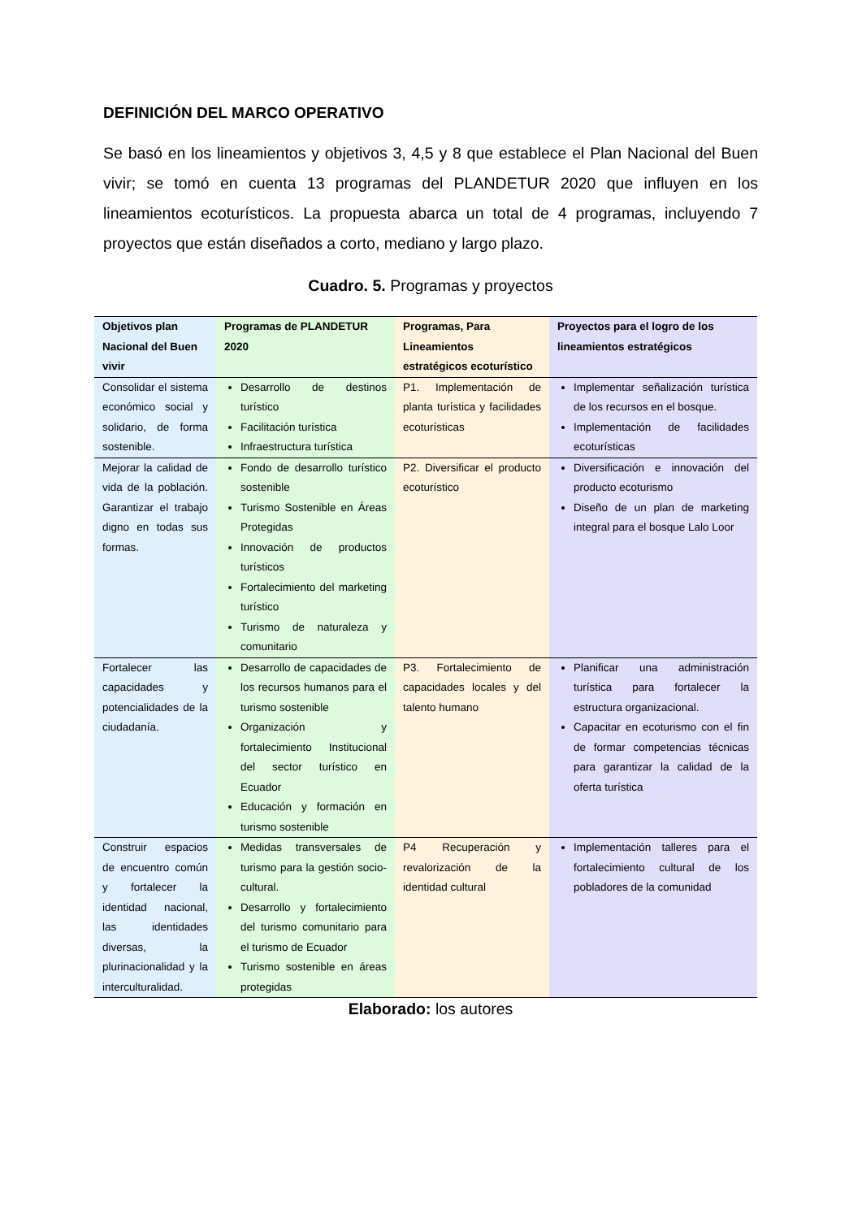DEFINICIÓN DEL MARCO OPERATIVO
Se basó en los lineamientos y objetivos 3, 4,5 y 8 que establece el Plan Nacional del Buen vivir; se tomó en cuenta 13 programas del PLANDETUR 2020 que influyen en los lineamientos ecoturísticos. La propuesta abarca un total de 4 programas, incluyendo 7 proyectos que están diseñados a corto, mediano y largo plazo.
Cuadro. 5. Programas y proyectos
| Objetivos plan Nacional del Buen vivir | Programas de PLANDETUR 2020 | Programas, Para Lineamientos estratégicos ecoturístico | Proyectos para el logro de los lineamientos estratégicos |
| --- | --- | --- | --- |
| Consolidar el sistema económico social y solidario, de forma sostenible. | Desarrollo de destinos turístico Facilitación turística Infraestructura turística | P1. Implementación de planta turística y facilidades ecoturísticas | Implementar señalización turística de los recursos en el bosque. Implementación de facilidades ecoturísticas |
| Mejorar la calidad de vida de la población. Garantizar el trabajo digno en todas sus formas. | Fondo de desarrollo turístico sostenible Turismo Sostenible en Áreas Protegidas Innovación de productos turísticos Fortalecimiento del marketing turístico Turismo de naturaleza y comunitario | P2. Diversificar el producto ecoturístico | Diversificación e innovación del producto ecoturismo Diseño de un plan de marketing integral para el bosque Lalo Loor |
| Fortalecer las capacidades y potencialidades de la ciudadanía. | Desarrollo de capacidades de los recursos humanos para el turismo sostenible Organización y fortalecimiento Institucional del sector turístico en Ecuador Educación y formación en turismo sostenible | P3. Fortalecimiento de capacidades locales y del talento humano | Planificar una administración turística para fortalecer la estructura organizacional. Capacitar en ecoturismo con el fin de formar competencias técnicas para garantizar la calidad de la oferta turística |
| Construir espacios de encuentro común y fortalecer la identidad nacional, las identidades diversas, la plurinacionalidad y la interculturalidad. | Medidas transversales de turismo para la gestión socio-cultural. Desarrollo y fortalecimiento del turismo comunitario para el turismo de Ecuador Turismo sostenible en áreas protegidas | P4 Recuperación y revalorización de la identidad cultural | Implementación talleres para el fortalecimiento cultural de los pobladores de la comunidad |
Elaborado: los autores